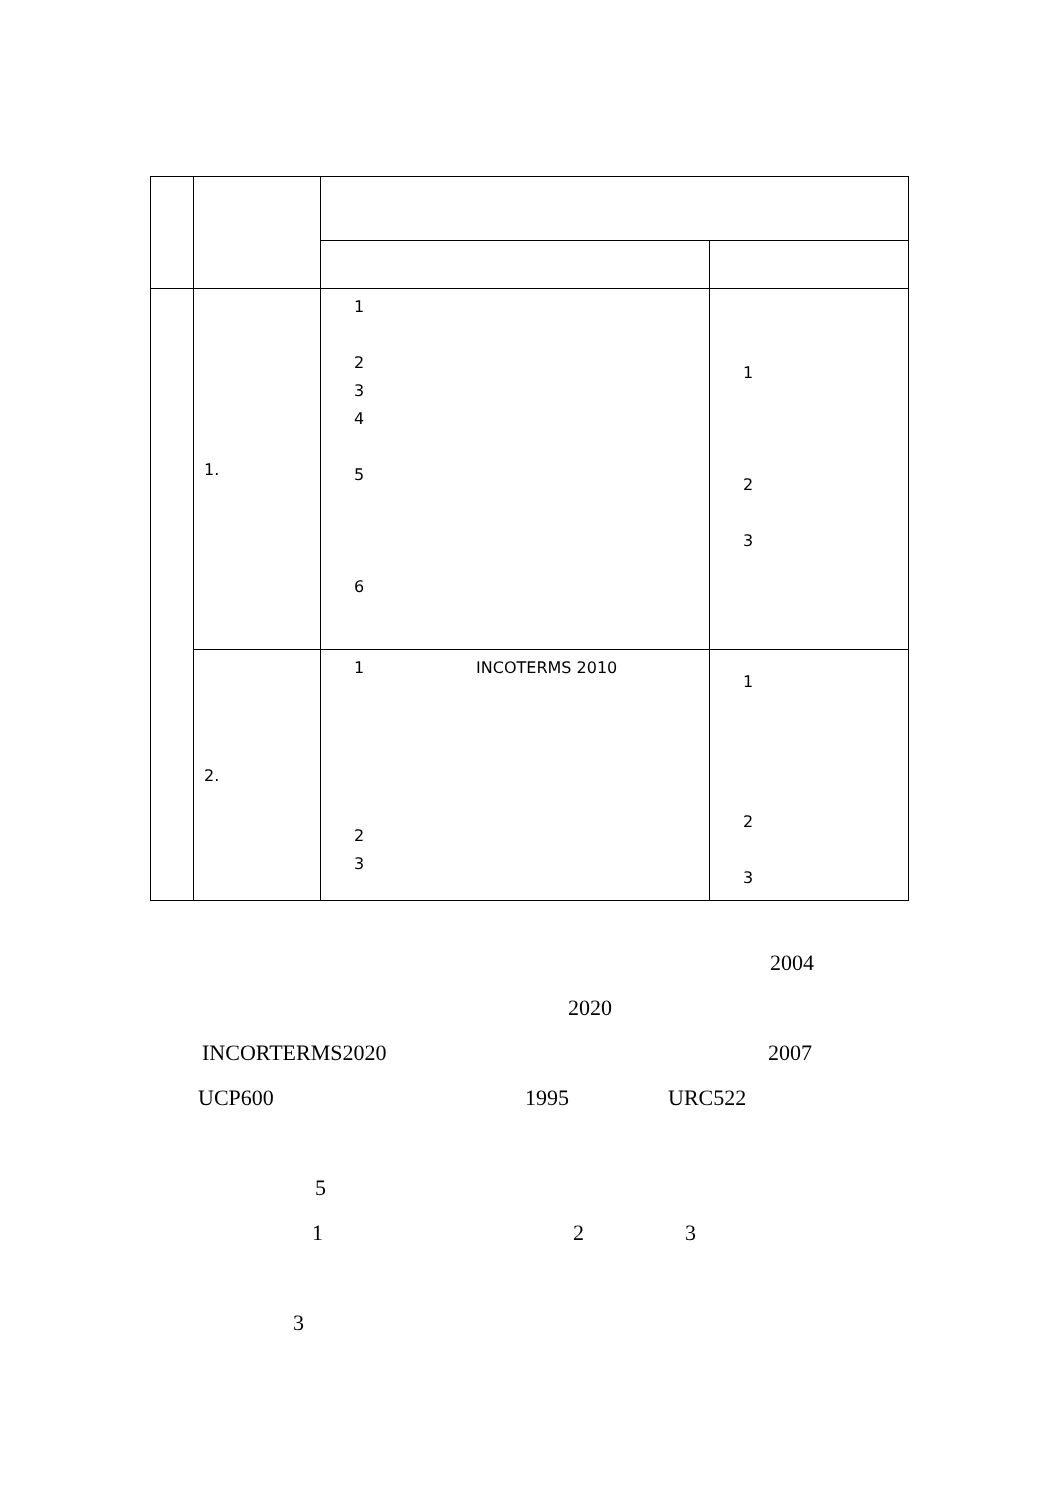| | 1. | 1 2 3 4 5 6 | 1 2 3 |
| | 2. | 1 INCOTERMS 2010 2 3 | 1 2 3 |
2004
2020
INCORTERMS2020 2007
UCP600 1995 URC522
5
1 2 3
3